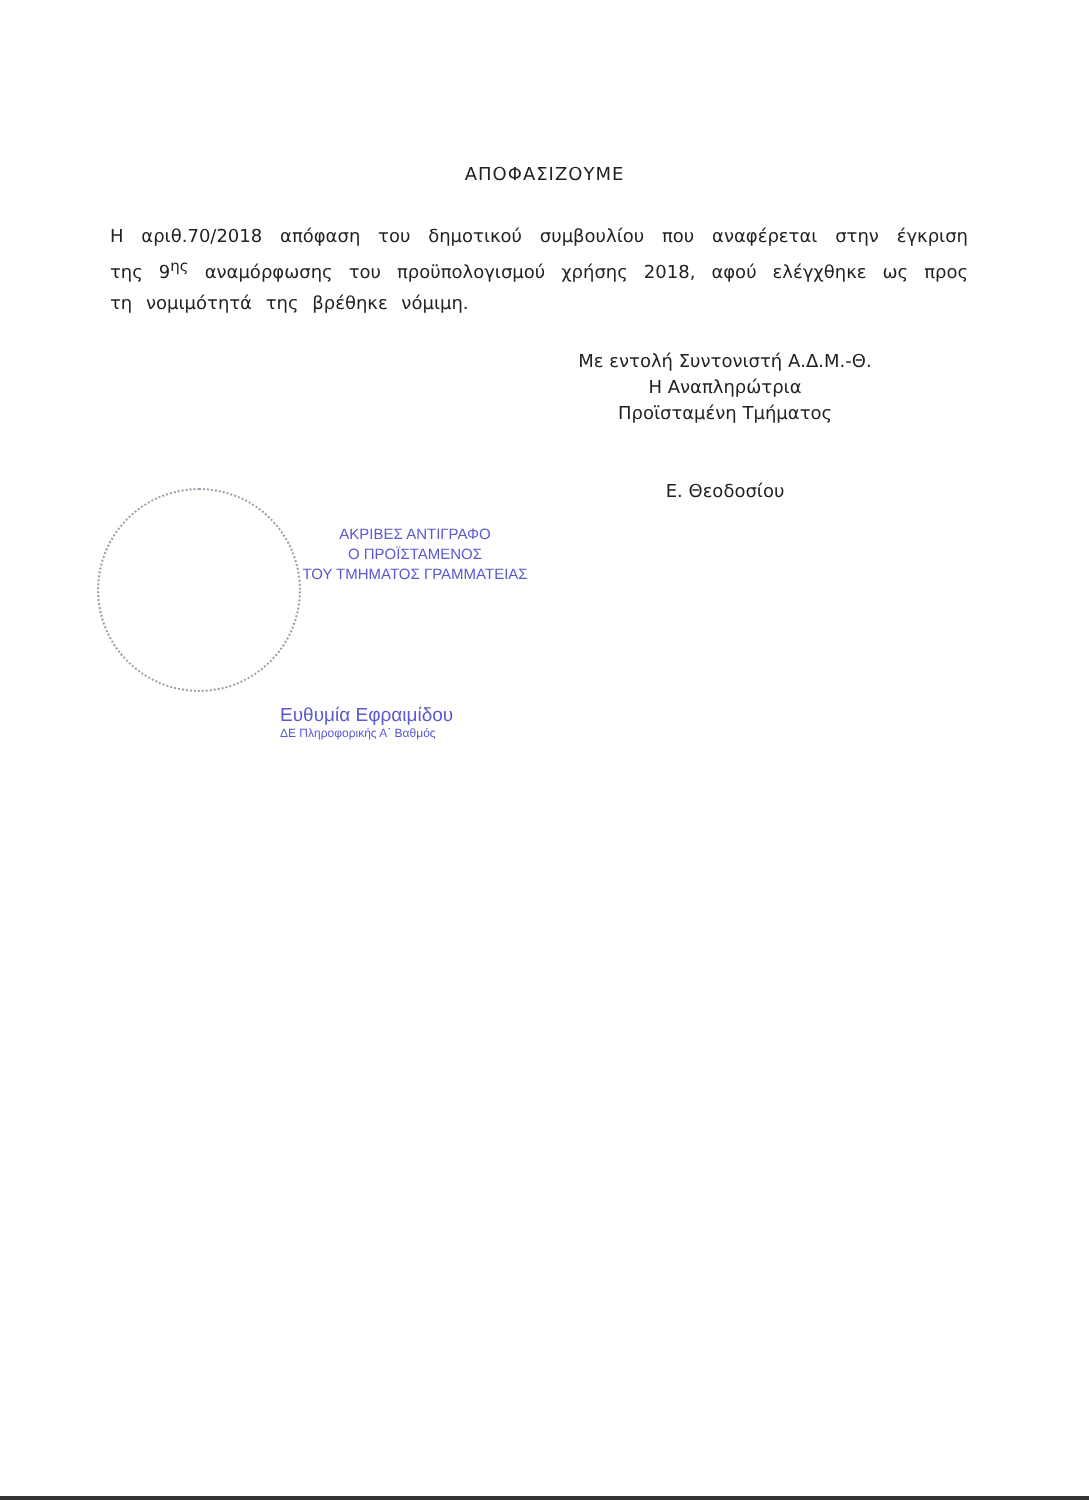ΑΠΟΦΑΣΙΖΟΥΜΕ
Η αριθ.70/2018 απόφαση του δημοτικού συμβουλίου που αναφέρεται στην έγκριση της 9<sup>ης</sup> αναμόρφωσης του προϋπολογισμού χρήσης 2018, αφού ελέγχθηκε ως προς τη νομιμότητά της βρέθηκε νόμιμη.
Με εντολή Συντονιστή Α.Δ.Μ.-Θ.
Η Αναπληρώτρια
Προϊσταμένη Τμήματος
Ε. Θεοδοσίου
ΑΚΡΙΒΕΣ ΑΝΤΙΓΡΑΦΟ
Ο ΠΡΟΪΣΤΑΜΕΝΟΣ
ΤΟΥ ΤΜΗΜΑΤΟΣ ΓΡΑΜΜΑΤΕΙΑΣ
Ευθυμία Εφραιμίδου
ΔΕ Πληροφορικής Α΄ Βαθμός